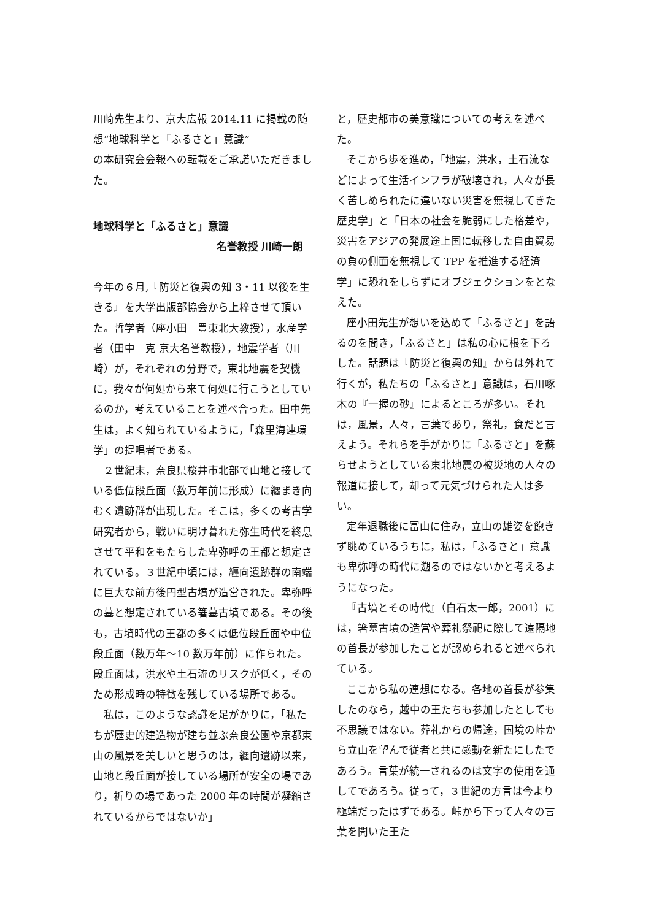川崎先生より、京大広報 2014.11 に掲載の随想“地球科学と「ふるさと」意識”
の本研究会会報への転載をご承諾いただきました。
地球科学と「ふるさと」意識
名誉教授 川崎一朗
今年の６月,『防災と復興の知 3・11 以後を生きる』を大学出版部協会から上梓させて頂いた。哲学者（座小田　豊東北大教授），水産学者（田中　克 京大名誉教授），地震学者（川崎）が，それぞれの分野で，東北地震を契機に，我々が何処から来て何処に行こうとしているのか，考えていることを述べ合った。田中先生は，よく知られているように，「森里海連環学」の提唱者である。
２世紀末，奈良県桜井市北部で山地と接している低位段丘面（数万年前に形成）に纒まき向むく遺跡群が出現した。そこは，多くの考古学研究者から，戦いに明け暮れた弥生時代を終息させて平和をもたらした卑弥呼の王都と想定されている。３世紀中頃には，纒向遺跡群の南端に巨大な前方後円型古墳が造営された。卑弥呼の墓と想定されている箸墓古墳である。その後も，古墳時代の王都の多くは低位段丘面や中位段丘面（数万年〜10 数万年前）に作られた。段丘面は，洪水や土石流のリスクが低く，そのため形成時の特徴を残している場所である。
私は，このような認識を足がかりに，「私たちが歴史的建造物が建ち並ぶ奈良公園や京都東山の風景を美しいと思うのは，纒向遺跡以来，山地と段丘面が接している場所が安全の場であり，祈りの場であった 2000 年の時間が凝縮されているからではないか」
と，歴史都市の美意識についての考えを述べた。
そこから歩を進め，「地震，洪水，土石流などによって生活インフラが破壊され，人々が長く苦しめられたに違いない災害を無視してきた歴史学」と「日本の社会を脆弱にした格差や，災害をアジアの発展途上国に転移した自由貿易の負の側面を無視して TPP を推進する経済学」に恐れをしらずにオブジェクションをとなえた。
座小田先生が想いを込めて「ふるさと」を語るのを聞き，「ふるさと」は私の心に根を下ろした。話題は『防災と復興の知』からは外れて行くが，私たちの「ふるさと」意識は，石川啄木の『一握の砂』によるところが多い。それは，風景，人々，言葉であり，祭礼，食だと言えよう。それらを手がかりに「ふるさと」を蘇らせようとしている東北地震の被災地の人々の報道に接して，却って元気づけられた人は多い。
定年退職後に富山に住み，立山の雄姿を飽きず眺めているうちに，私は，「ふるさと」意識も卑弥呼の時代に遡るのではないかと考えるようになった。
『古墳とその時代』（白石太一郎，2001）には，箸墓古墳の造営や葬礼祭祀に際して遠隔地の首長が参加したことが認められると述べられている。
ここから私の連想になる。各地の首長が参集したのなら，越中の王たちも参加したとしても不思議ではない。葬礼からの帰途，国境の峠から立山を望んで従者と共に感動を新たにしたであろう。言葉が統一されるのは文字の使用を通してであろう。従って，３世紀の方言は今より極端だったはずである。峠から下って人々の言葉を聞いた王た